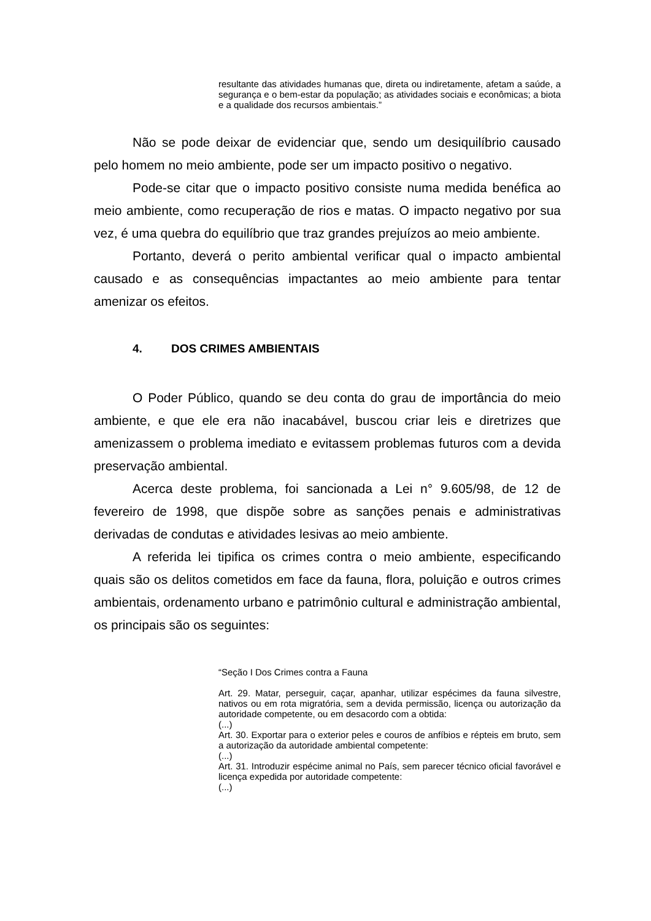resultante das atividades humanas que, direta ou indiretamente, afetam a saúde, a segurança e o bem-estar da população; as atividades sociais e econômicas; a biota e a qualidade dos recursos ambientais.”
Não se pode deixar de evidenciar que, sendo um desiquilíbrio causado pelo homem no meio ambiente, pode ser um impacto positivo o negativo.
Pode-se citar que o impacto positivo consiste numa medida benéfica ao meio ambiente, como recuperação de rios e matas. O impacto negativo por sua vez, é uma quebra do equilíbrio que traz grandes prejuízos ao meio ambiente.
Portanto, deverá o perito ambiental verificar qual o impacto ambiental causado e as consequências impactantes ao meio ambiente para tentar amenizar os efeitos.
4. DOS CRIMES AMBIENTAIS
O Poder Público, quando se deu conta do grau de importância do meio ambiente, e que ele era não inacabável, buscou criar leis e diretrizes que amenizassem o problema imediato e evitassem problemas futuros com a devida preservação ambiental.
Acerca deste problema, foi sancionada a Lei n° 9.605/98, de 12 de fevereiro de 1998, que dispõe sobre as sanções penais e administrativas derivadas de condutas e atividades lesivas ao meio ambiente.
A referida lei tipifica os crimes contra o meio ambiente, especificando quais são os delitos cometidos em face da fauna, flora, poluição e outros crimes ambientais, ordenamento urbano e patrimônio cultural e administração ambiental, os principais são os seguintes:
“Seção I Dos Crimes contra a Fauna
Art. 29. Matar, perseguir, caçar, apanhar, utilizar espécimes da fauna silvestre, nativos ou em rota migratória, sem a devida permissão, licença ou autorização da autoridade competente, ou em desacordo com a obtida:
(...)
Art. 30. Exportar para o exterior peles e couros de anfíbios e répteis em bruto, sem a autorização da autoridade ambiental competente:
(...)
Art. 31. Introduzir espécime animal no País, sem parecer técnico oficial favorável e licença expedida por autoridade competente:
(...)